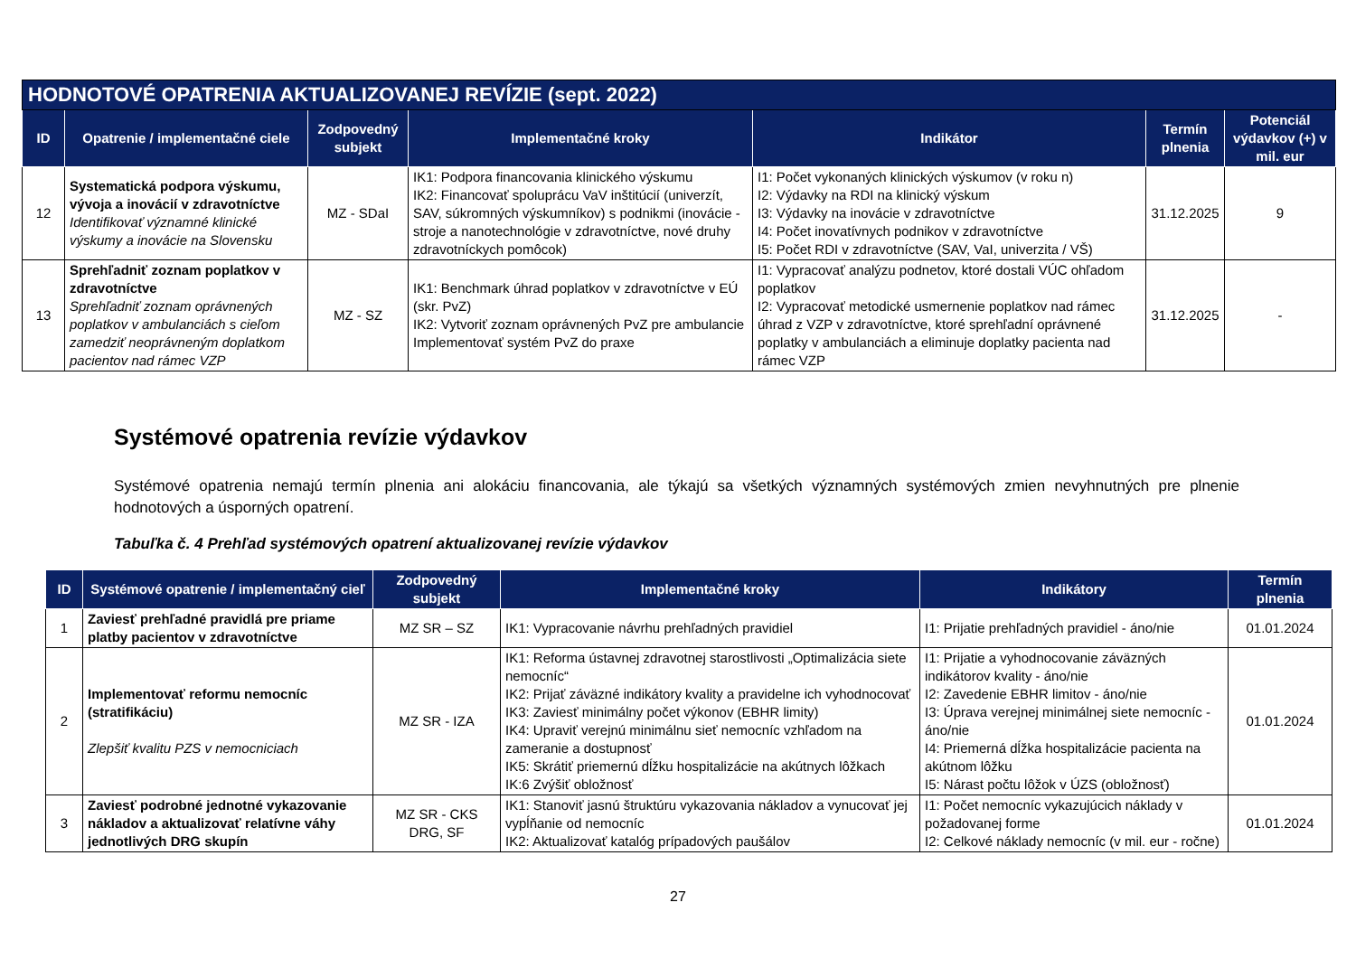| HODNOTOVÉ OPATRENIA AKTUALIZOVANEJ REVÍZIE (sept. 2022) | | | | | | |
| ID | Opatrenie / implementačné ciele | Zodpovedný subjekt | Implementačné kroky | Indikátor | Termín plnenia | Potenciál výdavkov (+) v mil. eur |
| 12 | Systematická podpora výskumu, vývoja a inovácií v zdravotníctve Identifikovať významné klinické výskumy a inovácie na Slovensku | MZ - SDaI | IK1: Podpora financovania klinického výskumu IK2: Financovať spoluprácu VaV inštitúcií (univerzít, SAV, súkromných výskumníkov) s podnikmi (inovácie - stroje a nanotechnológie v zdravotníctve, nové druhy zdravotníckych pomôcok) | I1: Počet vykonaných klinických výskumov (v roku n) I2: Výdavky na RDI na klinický výskum I3: Výdavky na inovácie v zdravotníctve I4: Počet inovatívnych podnikov v zdravotníctve I5: Počet RDI v zdravotníctve (SAV, VaI, univerzita / VŠ) | 31.12.2025 | 9 |
| 13 | Sprehľadniť zoznam poplatkov v zdravotníctve Sprehľadniť zoznam oprávnených poplatkov v ambulanciách s cieľom zamedziť neoprávneným doplatkom pacientov nad rámec VZP | MZ - SZ | IK1: Benchmark úhrad poplatkov v zdravotníctve v EÚ (skr. PvZ) IK2: Vytvoriť zoznam oprávnených PvZ pre ambulancie Implementovať systém PvZ do praxe | I1: Vypracovať analýzu podnetov, ktoré dostali VÚC ohľadom poplatkov I2: Vypracovať metodické usmernenie poplatkov nad rámec úhrad z VZP v zdravotníctve, ktoré sprehľadní oprávnené poplatky v ambulanciách a eliminuje doplatky pacienta nad rámec VZP | 31.12.2025 | - |
Systémové opatrenia revízie výdavkov
Systémové opatrenia nemajú termín plnenia ani alokáciu financovania, ale týkajú sa všetkých významných systémových zmien nevyhnutných pre plnenie hodnotových a úsporných opatrení.
Tabuľka č. 4 Prehľad systémových opatrení aktualizovanej revízie výdavkov
| ID | Systémové opatrenie / implementačný cieľ | Zodpovedný subjekt | Implementačné kroky | Indikátory | Termín plnenia |
| --- | --- | --- | --- | --- | --- |
| 1 | Zaviesť prehľadné pravidlá pre priame platby pacientov v zdravotníctve | MZ SR – SZ | IK1: Vypracovanie návrhu prehľadných pravidiel | I1: Prijatie prehľadných pravidiel - áno/nie | 01.01.2024 |
| 2 | Implementovať reformu nemocníc (stratifikáciu) Zlepšiť kvalitu PZS v nemocniciach | MZ SR - IZA | IK1: Reforma ústavnej zdravotnej starostlivosti „Optimalizácia siete nemocníc“ IK2: Prijať záväzné indikátory kvality a pravidelne ich vyhodnocovať IK3: Zaviesť minimálny počet výkonov (EBHR limity) IK4: Upraviť verejnú minimálnu sieť nemocníc vzhľadom na zameranie a dostupnosť IK5: Skrátiť priemernú dĺžku hospitalizácie na akútnych lôžkach IK:6 Zvýšiť obložnosť | I1: Prijatie a vyhodnocovanie záväzných indikátorov kvality - áno/nie I2: Zavedenie EBHR limitov - áno/nie I3: Úprava verejnej minimálnej siete nemocníc - áno/nie I4: Priemerná dĺžka hospitalizácie pacienta na akútnom lôžku I5: Nárast počtu lôžok v ÚZS (obložnosť) | 01.01.2024 |
| 3 | Zaviesť podrobné jednotné vykazovanie nákladov a aktualizovať relatívne váhy jednotlivých DRG skupín | MZ SR - CKS DRG, SF | IK1: Stanoviť jasnú štruktúru vykazovania nákladov a vynucovať jej vypĺňanie od nemocníc IK2: Aktualizovať katalóg prípadových paušálov | I1: Počet nemocníc vykazujúcich náklady v požadovanej forme I2: Celkové náklady nemocníc (v mil. eur - ročne) | 01.01.2024 |
27